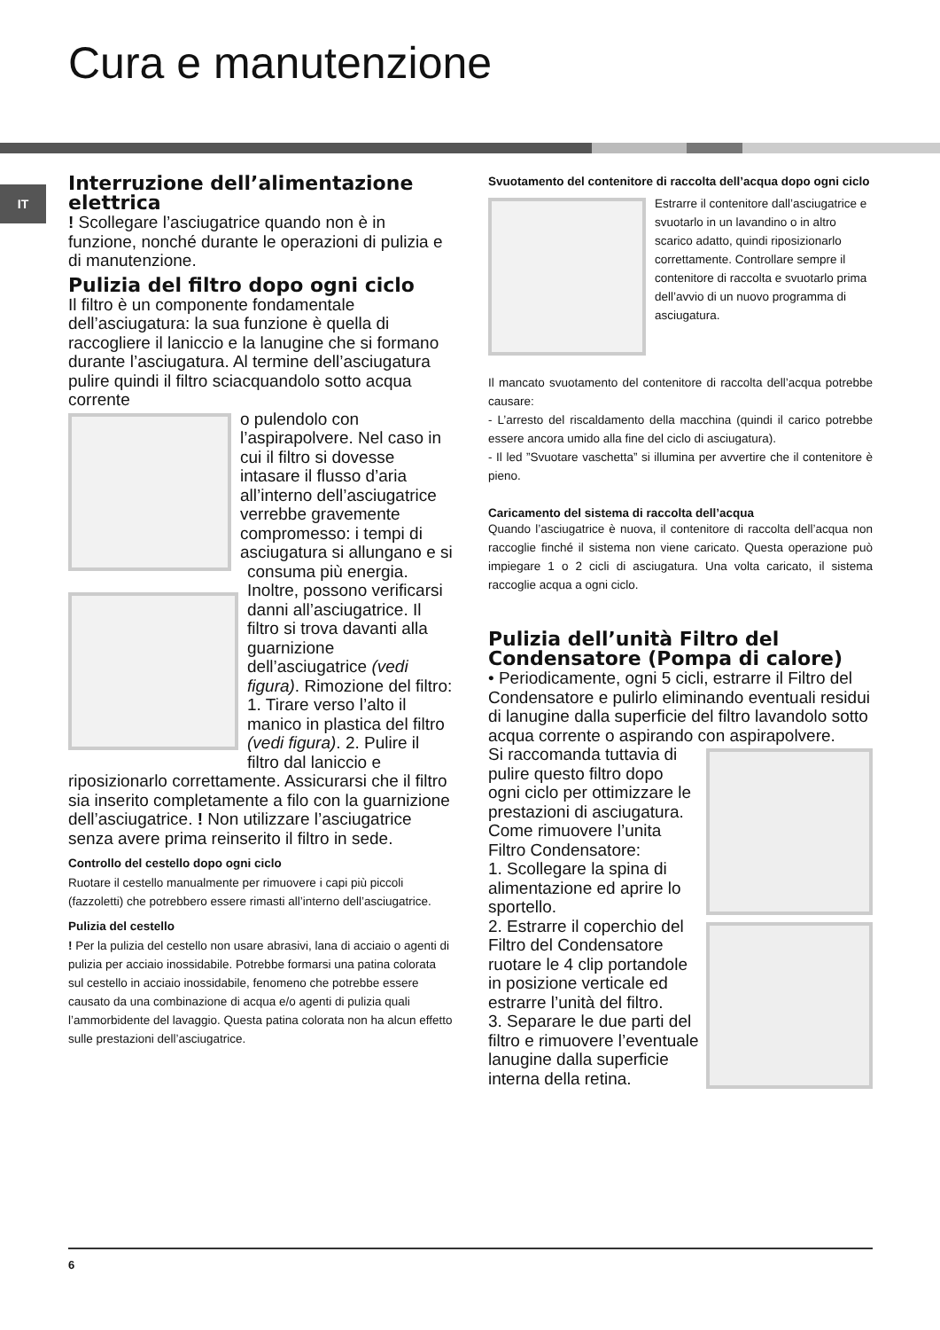Cura e manutenzione
IT
Interruzione dell’alimentazione elettrica
! Scollegare l’asciugatrice quando non è in funzione, nonché durante le operazioni di pulizia e di manutenzione.
Pulizia del filtro dopo ogni ciclo
Il filtro è un componente fondamentale dell’asciugatura: la sua funzione è quella di raccogliere il laniccio e la lanugine che si formano durante l’asciugatura. Al termine dell’asciugatura pulire quindi il filtro sciacquandolo sotto acqua corrente
o pulendolo con l’aspirapolvere. Nel caso in cui il filtro si dovesse intasare il flusso d’aria all’interno dell’asciugatrice verrebbe gravemente compromesso: i tempi di asciugatura si allungano e si consuma più energia. Inoltre, possono verificarsi danni all’asciugatrice. Il filtro si trova davanti alla guarnizione dell’asciugatrice (vedi figura). Rimozione del filtro: 1. Tirare verso l’alto il manico in plastica del filtro (vedi figura). 2. Pulire il filtro dal laniccio e riposizionarlo correttamente. Assicurarsi che il filtro sia inserito completamente a filo con la guarnizione dell’asciugatrice. ! Non utilizzare l’asciugatrice senza avere prima reinserito il filtro in sede.
Controllo del cestello dopo ogni ciclo
Ruotare il cestello manualmente per rimuovere i capi più piccoli (fazzoletti) che potrebbero essere rimasti all’interno dell’asciugatrice.
Pulizia del cestello
! Per la pulizia del cestello non usare abrasivi, lana di acciaio o agenti di pulizia per acciaio inossidabile. Potrebbe formarsi una patina colorata sul cestello in acciaio inossidabile, fenomeno che potrebbe essere causato da una combinazione di acqua e/o agenti di pulizia quali l’ammorbidente del lavaggio. Questa patina colorata non ha alcun effetto sulle prestazioni dell’asciugatrice.
Svuotamento del contenitore di raccolta dell’acqua dopo ogni ciclo
Estrarre il contenitore dall’asciugatrice e svuotarlo in un lavandino o in altro scarico adatto, quindi riposizionarlo correttamente. Controllare sempre il contenitore di raccolta e svuotarlo prima dell’avvio di un nuovo programma di asciugatura.
Il mancato svuotamento del contenitore di raccolta dell’acqua potrebbe causare:
- L’arresto del riscaldamento della macchina (quindi il carico potrebbe essere ancora umido alla fine del ciclo di asciugatura).
- Il led ”Svuotare vaschetta” si illumina per avvertire che il contenitore è pieno.
Caricamento del sistema di raccolta dell’acqua
Quando l’asciugatrice è nuova, il contenitore di raccolta dell’acqua non raccoglie finché il sistema non viene caricato. Questa operazione può impiegare 1 o 2 cicli di asciugatura. Una volta caricato, il sistema raccoglie acqua a ogni ciclo.
Pulizia dell’unità Filtro del Condensatore (Pompa di calore)
• Periodicamente, ogni 5 cicli, estrarre il Filtro del Condensatore e pulirlo eliminando eventuali residui di lanugine dalla superficie del filtro lavandolo sotto acqua corrente o aspirando con aspirapolvere.
Si raccomanda tuttavia di pulire questo filtro dopo ogni ciclo per ottimizzare le prestazioni di asciugatura.
Come rimuovere l’unita Filtro Condensatore:
1. Scollegare la spina di alimentazione ed aprire lo sportello.
2. Estrarre il coperchio del Filtro del Condensatore ruotare le 4 clip portandole in posizione verticale ed estrarre l’unità del filtro.
3. Separare le due parti del filtro e rimuovere l’eventuale lanugine dalla superficie interna della retina.
6